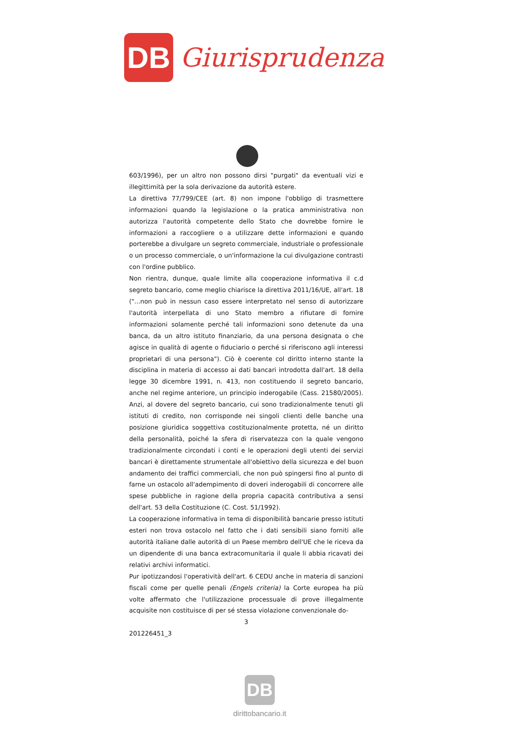DB
Giurisprudenza
603/1996), per un altro non possono dirsi "purgati" da eventuali vizi e illegittimità per la sola derivazione da autorità estere.
La direttiva 77/799/CEE (art. 8) non impone l'obbligo di trasmettere informazioni quando la legislazione o la pratica amministrativa non autorizza l'autorità competente dello Stato che dovrebbe fornire le informazioni a raccogliere o a utilizzare dette informazioni e quando porterebbe a divulgare un segreto commerciale, industriale o professionale o un processo commerciale, o un'informazione la cui divulgazione contrasti con l'ordine pubblico.
Non rientra, dunque, quale limite alla cooperazione informativa il c.d segreto bancario, come meglio chiarisce la direttiva 2011/16/UE, all'art. 18 ("...non può in nessun caso essere interpretato nel senso di autorizzare l'autorità interpellata di uno Stato membro a rifiutare di fornire informazioni solamente perché tali informazioni sono detenute da una banca, da un altro istituto finanziario, da una persona designata o che agisce in qualità di agente o fiduciario o perché si riferiscono agli interessi proprietari di una persona"). Ciò è coerente col diritto interno stante la disciplina in materia di accesso ai dati bancari introdotta dall'art. 18 della legge 30 dicembre 1991, n. 413, non costituendo il segreto bancario, anche nel regime anteriore, un principio inderogabile (Cass. 21580/2005). Anzi, al dovere del segreto bancario, cui sono tradizionalmente tenuti gli istituti di credito, non corrisponde nei singoli clienti delle banche una posizione giuridica soggettiva costituzionalmente protetta, né un diritto della personalità, poiché la sfera di riservatezza con la quale vengono tradizionalmente circondati i conti e le operazioni degli utenti dei servizi bancari è direttamente strumentale all'obiettivo della sicurezza e del buon andamento dei traffici commerciali, che non può spingersi fino al punto di farne un ostacolo all'adempimento di doveri inderogabili di concorrere alle spese pubbliche in ragione della propria capacità contributiva a sensi dell'art. 53 della Costituzione (C. Cost. 51/1992).
La cooperazione informativa in tema di disponibilità bancarie presso istituti esteri non trova ostacolo nel fatto che i dati sensibili siano forniti alle autorità italiane dalle autorità di un Paese membro dell'UE che le riceva da un dipendente di una banca extracomunitaria il quale li abbia ricavati dei relativi archivi informatici.
Pur ipotizzandosi l'operatività dell'art. 6 CEDU anche in materia di sanzioni fiscali come per quelle penali (Engels criteria) la Corte europea ha più volte affermato che l'utilizzazione processuale di prove illegalmente acquisite non costituisce di per sé stessa violazione convenzionale do-
3
201226451_3
DB
dirittobancario.it